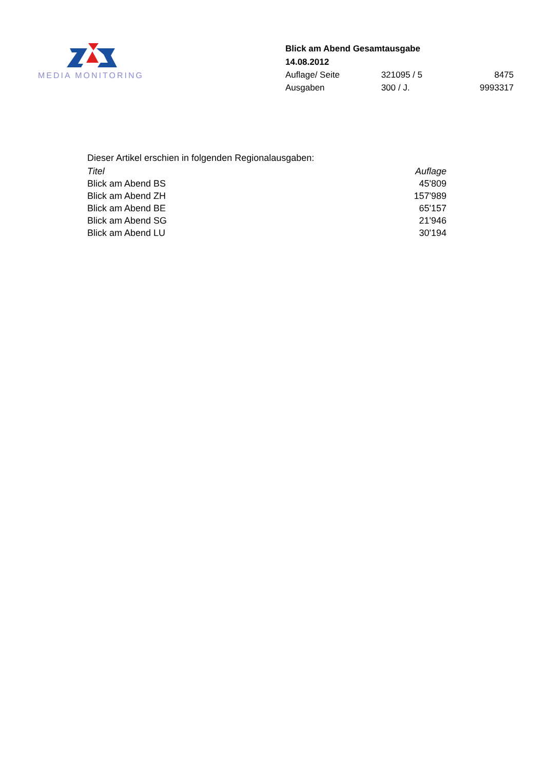MEDIA MONITORING
Blick am Abend Gesamtausgabe
14.08.2012
| Auflage/ Seite | 321095 / 5 | 8475 |
| Ausgaben | 300 / J. | 9993317 |
Dieser Artikel erschien in folgenden Regionalausgaben:
| Titel | Auflage |
| --- | --- |
| Blick am Abend BS | 45'809 |
| Blick am Abend ZH | 157'989 |
| Blick am Abend BE | 65'157 |
| Blick am Abend SG | 21'946 |
| Blick am Abend LU | 30'194 |